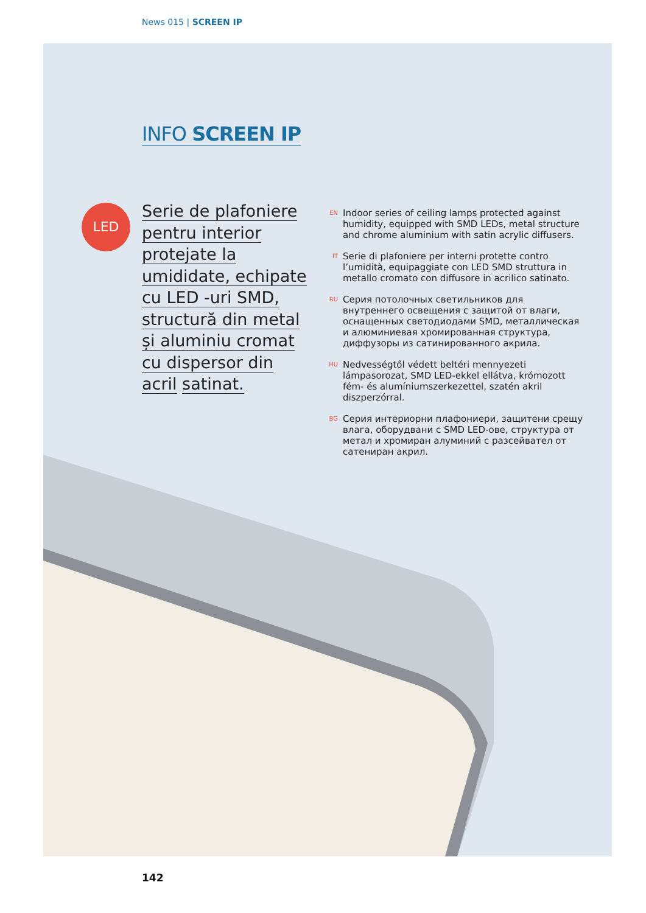News 015 | SCREEN IP
INFO SCREEN IP
LED
Serie de plafoniere pentru interior protejate la umididate, echipate cu LED -uri SMD, structură din metal și aluminiu cromat cu dispersor din acril satinat.
EN Indoor series of ceiling lamps protected against humidity, equipped with SMD LEDs, metal structure and chrome aluminium with satin acrylic diffusers.
IT Serie di plafoniere per interni protette contro l’umidità, equipaggiate con LED SMD struttura in metallo cromato con diffusore in acrilico satinato.
RU Серия потолочных светильников для внутреннего освещения с защитой от влаги, оснащенных светодиодами SMD, металлическая и алюминиевая хромированная структура, диффузоры из сатинированного акрила.
HU Nedvességtől védett beltéri mennyezeti lámpasorozat, SMD LED-ekkel ellátva, krómozott fém- és alumíniumszerkezettel, szatén akril diszperzórral.
BG Серия интериорни плафониери, защитени срещу влага, оборудвани с SMD LED-ове, структура от метал и хромиран алуминий с разсейвател от сатениран акрил.
142